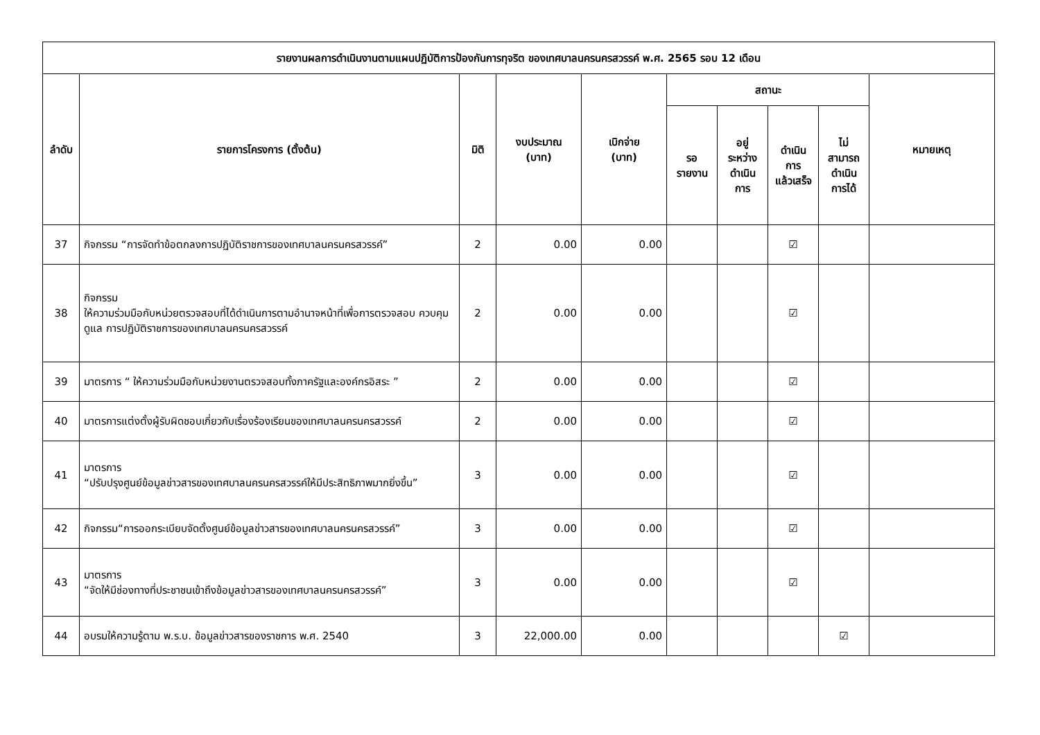| รายงานผลการดำเนินงานตามแผนปฏิบัติการป้องกันการทุจริต ของเทศบาลนครนครสวรรค์ พ.ศ. 2565 รอบ 12 เดือน | | | | | | | | | |
| --- | --- | --- | --- | --- | --- | --- | --- | --- | --- |
| ลำดับ | รายการโครงการ (ตั้งต้น) | มิติ | งบประมาณ (บาท) | เบิกจ่าย (บาท) | สถานะ | | | | หมายเหตุ |
| | | | | | รอ รายงาน | อยู่ ระหว่าง ดำเนิน การ | ดำเนิน การ แล้วเสร็จ | ไม่ สามารถ ดำเนิน การได้ | |
| 37 | กิจกรรม “การจัดทำข้อตกลงการปฏิบัติราชการของเทศบาลนครนครสวรรค์” | 2 | 0.00 | 0.00 | | | ☑ | | |
| 38 | กิจกรรม ให้ความร่วมมือกับหน่วยตรวจสอบที่ได้ดำเนินการตามอำนาจหน้าที่เพื่อการตรวจสอบ ควบคุม ดูแล การปฏิบัติราชการของเทศบาลนครนครสวรรค์ | 2 | 0.00 | 0.00 | | | ☑ | | |
| 39 | มาตรการ “ ให้ความร่วมมือกับหน่วยงานตรวจสอบทั้งภาครัฐและองค์กรอิสระ ” | 2 | 0.00 | 0.00 | | | ☑ | | |
| 40 | มาตรการแต่งตั้งผู้รับผิดชอบเกี่ยวกับเรื่องร้องเรียนของเทศบาลนครนครสวรรค์ | 2 | 0.00 | 0.00 | | | ☑ | | |
| 41 | มาตรการ “ปรับปรุงศูนย์ข้อมูลข่าวสารของเทศบาลนครนครสวรรค์ให้มีประสิทธิภาพมากยิ่งขึ้น” | 3 | 0.00 | 0.00 | | | ☑ | | |
| 42 | กิจกรรม“การออกระเบียบจัดตั้งศูนย์ข้อมูลข่าวสารของเทศบาลนครนครสวรรค์” | 3 | 0.00 | 0.00 | | | ☑ | | |
| 43 | มาตรการ “จัดให้มีช่องทางที่ประชาชนเข้าถึงข้อมูลข่าวสารของเทศบาลนครนครสวรรค์” | 3 | 0.00 | 0.00 | | | ☑ | | |
| 44 | อบรมให้ความรู้ตาม พ.ร.บ. ข้อมูลข่าวสารของราชการ พ.ศ. 2540 | 3 | 22,000.00 | 0.00 | | | | ☑ | |